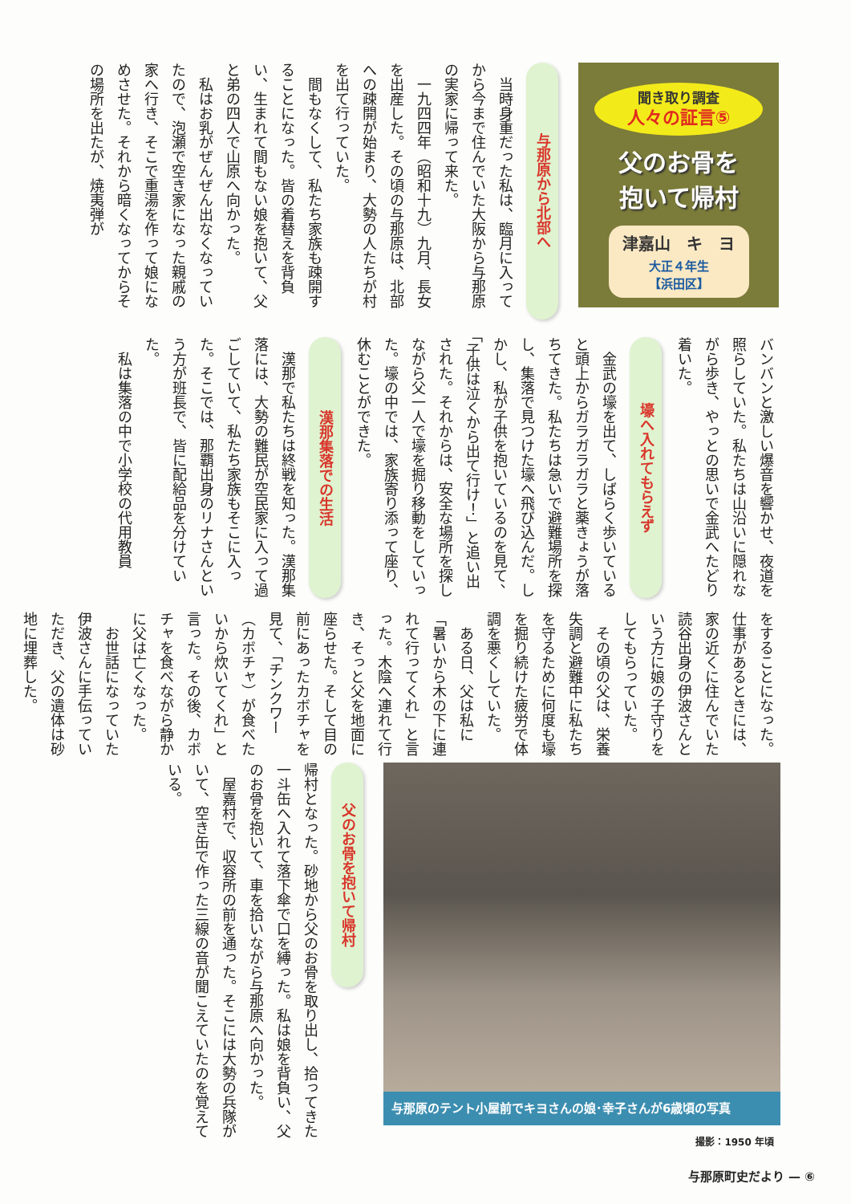聞き取り調査
人々の証言⑤
父のお骨を
抱いて帰村
津嘉山　キ　ヨ
大正４年生
【浜田区】
与那原から北部へ
当時身重だった私は、臨月に入ってから今まで住んでいた大阪から与那原の実家に帰って来た。
一九四四年（昭和十九）九月、長女を出産した。その頃の与那原は、北部への疎開が始まり、大勢の人たちが村を出て行っていた。
間もなくして、私たち家族も疎開することになった。皆の着替えを背負い、生まれて間もない娘を抱いて、父と弟の四人で山原へ向かった。
私はお乳がぜんぜん出なくなっていたので、泡瀬で空き家になった親戚の家へ行き、そこで重湯を作って娘になめさせた。それから暗くなってからその場所を出たが、焼夷弾が
バンバンと激しい爆音を響かせ、夜道を照らしていた。私たちは山沿いに隠れながら歩き、やっとの思いで金武へたどり着いた。
壕へ入れてもらえず
金武の壕を出て、しばらく歩いていると頭上からガラガラガラと薬きょうが落ちてきた。私たちは急いで避難場所を探し、集落で見つけた壕へ飛び込んだ。しかし、私が子供を抱いているのを見て、「子供は泣くから出て行け！」と追い出された。それからは、安全な場所を探しながら父一人で壕を掘り移動をしていった。壕の中では、家族寄り添って座り、休むことができた。
漢那集落での生活
漢那で私たちは終戦を知った。漢那集落には、大勢の難民が空民家に入って過ごしていて、私たち家族もそこに入った。そこでは、那覇出身のリナさんという方が班長で、皆に配給品を分けていた。
私は集落の中で小学校の代用教員
をすることになった。仕事があるときには、家の近くに住んでいた読谷出身の伊波さんという方に娘の子守りをしてもらっていた。
その頃の父は、栄養失調と避難中に私たちを守るために何度も壕を掘り続けた疲労で体調を悪くしていた。
ある日、父は私に「暑いから木の下に連れて行ってくれ」と言った。木陰へ連れて行き、そっと父を地面に座らせた。そして目の前にあったカボチャを見て、「チンクワー（カボチャ）が食べたいから炊いてくれ」と言った。その後、カボチャを食べながら静かに父は亡くなった。
お世話になっていた伊波さんに手伝っていただき、父の遺体は砂地に埋葬した。
与那原のテント小屋前でキヨさんの娘･幸子さんが6歳頃の写真
撮影：1950 年頃
父のお骨を抱いて帰村
帰村となった。砂地から父のお骨を取り出し、拾ってきた一斗缶へ入れて落下傘で口を縛った。私は娘を背負い、父のお骨を抱いて、車を拾いながら与那原へ向かった。
屋嘉村で、収容所の前を通った。そこには大勢の兵隊がいて、空き缶で作った三線の音が聞こえていたのを覚えている。
与那原町史だより — ⑥